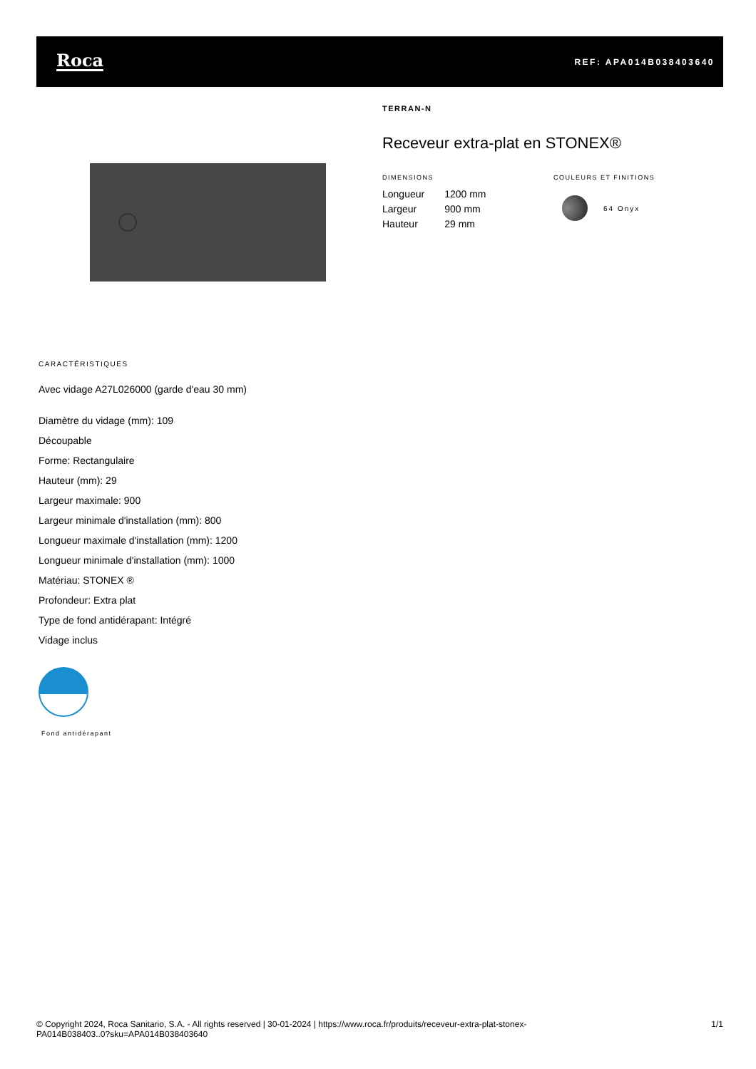Roca
REF: APA014B038403640
TERRAN-N
Receveur extra-plat en STONEX®
DIMENSIONS
| Longueur | 1200 mm |
| Largeur | 900 mm |
| Hauteur | 29 mm |
COULEURS ET FINITIONS
64 Onyx
CARACTÉRISTIQUES
Avec vidage A27L026000 (garde d'eau 30 mm)
Diamètre du vidage (mm): 109
Découpable
Forme: Rectangulaire
Hauteur (mm): 29
Largeur maximale: 900
Largeur minimale d'installation (mm): 800
Longueur maximale d'installation (mm): 1200
Longueur minimale d'installation (mm): 1000
Matériau: STONEX ®
Profondeur: Extra plat
Type de fond antidérapant: Intégré
Vidage inclus
Fond antidérapant
© Copyright 2024, Roca Sanitario, S.A. - All rights reserved | 30-01-2024 | https://www.roca.fr/produits/receveur-extra-plat-stonex-
PA014B038403..0?sku=APA014B038403640
1/1